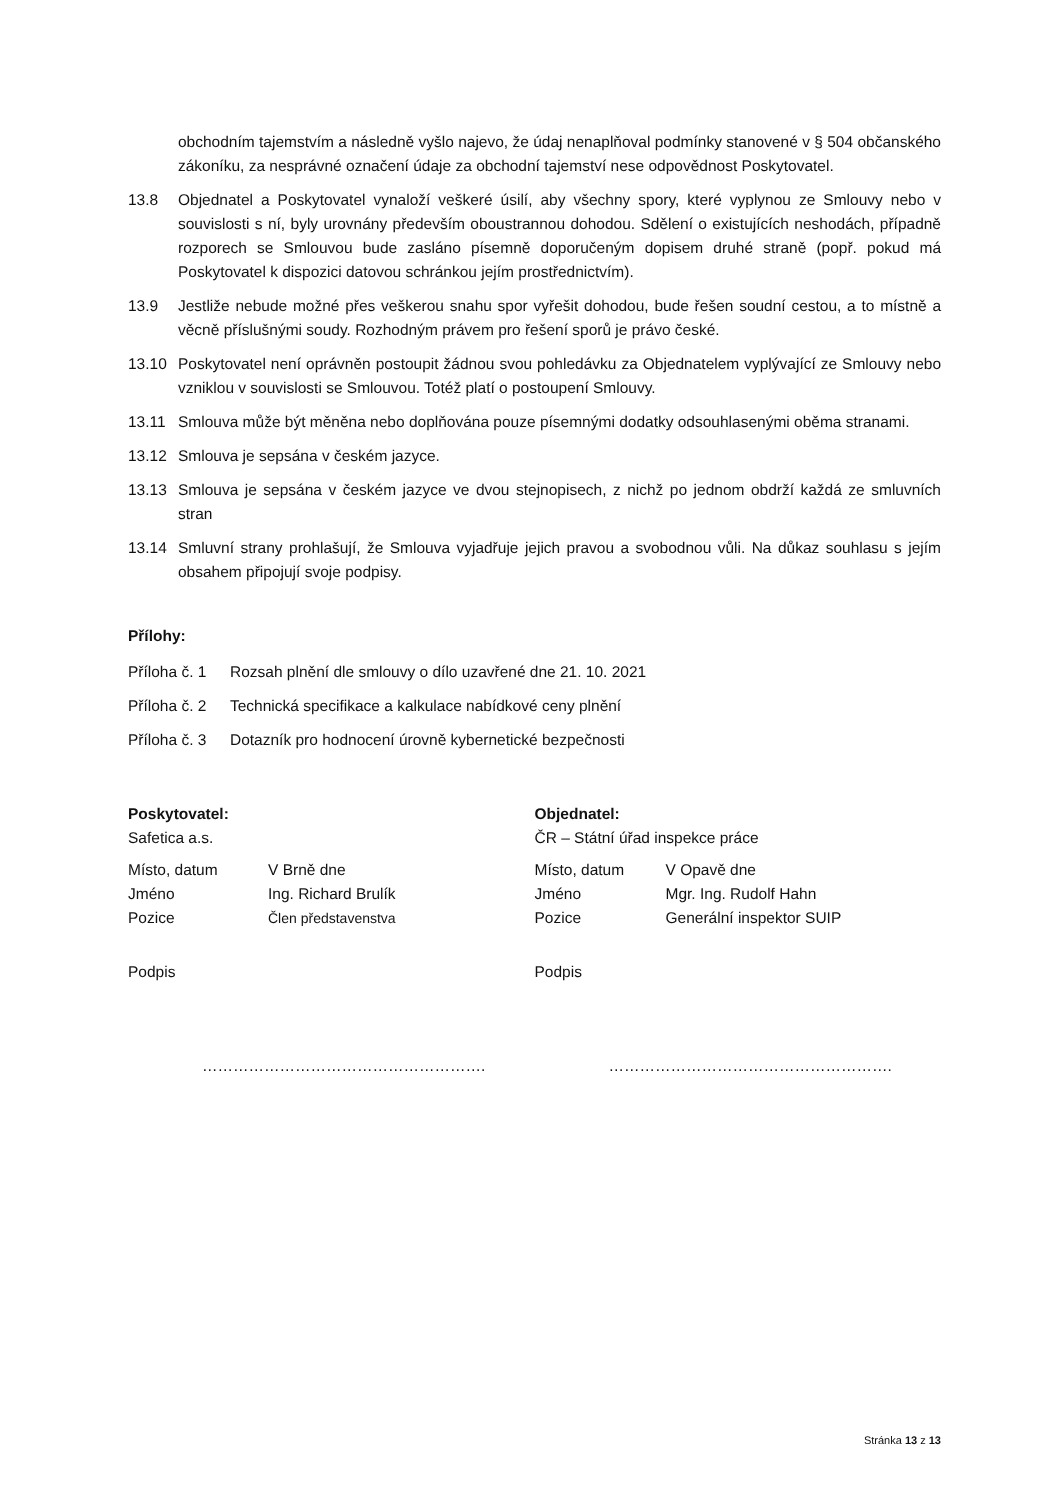obchodním tajemstvím a následně vyšlo najevo, že údaj nenaplňoval podmínky stanovené v § 504 občanského zákoníku, za nesprávné označení údaje za obchodní tajemství nese odpovědnost Poskytovatel.
13.8 Objednatel a Poskytovatel vynaloží veškeré úsilí, aby všechny spory, které vyplynou ze Smlouvy nebo v souvislosti s ní, byly urovnány především oboustrannou dohodou. Sdělení o existujících neshodách, případně rozporech se Smlouvou bude zasláno písemně doporučeným dopisem druhé straně (popř. pokud má Poskytovatel k dispozici datovou schránkou jejím prostřednictvím).
13.9 Jestliže nebude možné přes veškerou snahu spor vyřešit dohodou, bude řešen soudní cestou, a to místně a věcně příslušnými soudy. Rozhodným právem pro řešení sporů je právo české.
13.10 Poskytovatel není oprávněn postoupit žádnou svou pohledávku za Objednatelem vyplývající ze Smlouvy nebo vzniklou v souvislosti se Smlouvou. Totéž platí o postoupení Smlouvy.
13.11 Smlouva může být měněna nebo doplňována pouze písemnými dodatky odsouhlasenými oběma stranami.
13.12 Smlouva je sepsána v českém jazyce.
13.13 Smlouva je sepsána v českém jazyce ve dvou stejnopisech, z nichž po jednom obdrží každá ze smluvních stran
13.14 Smluvní strany prohlašují, že Smlouva vyjadřuje jejich pravou a svobodnou vůli. Na důkaz souhlasu s jejím obsahem připojují svoje podpisy.
Přílohy:
Příloha č. 1 Rozsah plnění dle smlouvy o dílo uzavřené dne 21. 10. 2021
Příloha č. 2 Technická specifikace a kalkulace nabídkové ceny plnění
Příloha č. 3 Dotazník pro hodnocení úrovně kybernetické bezpečnosti
Poskytovatel:
Safetica a.s.
Místo, datum V Brně dne
Jméno Ing. Richard Brulík
Pozice Člen představenstva
Podpis
Objednatel:
ČR – Státní úřad inspekce práce
Místo, datum V Opavě dne
Jméno Mgr. Ing. Rudolf Hahn
Pozice Generální inspektor SUIP
Podpis
………………………………………………. ……………………………………………….
Stránka 13 z 13